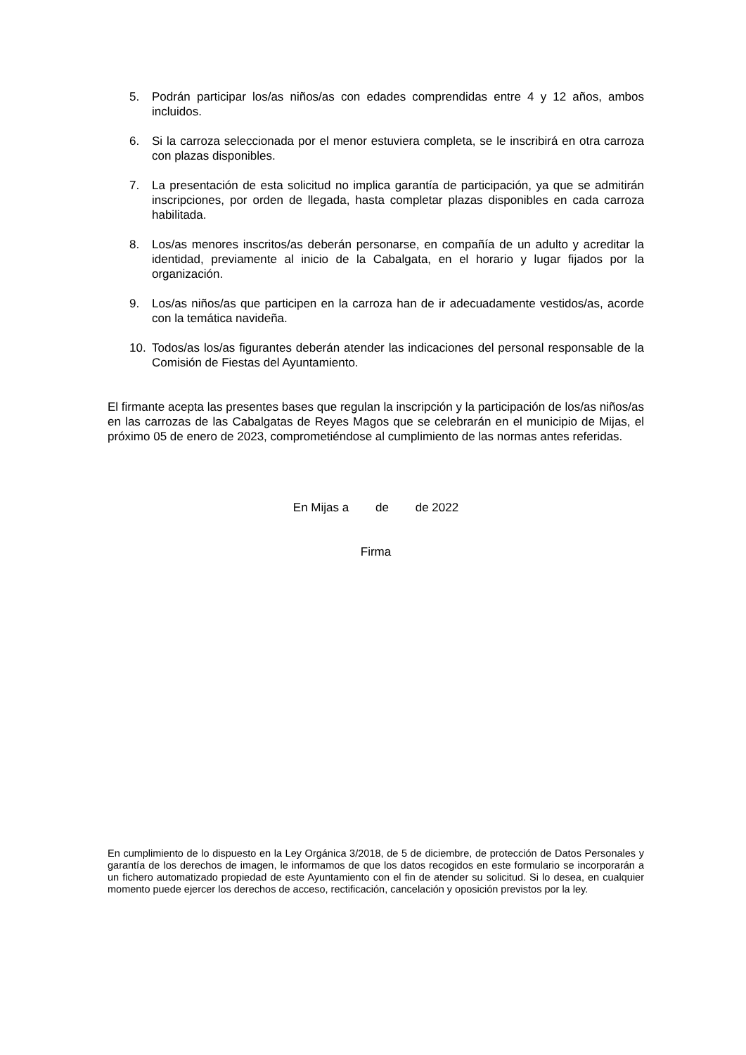5. Podrán participar los/as niños/as con edades comprendidas entre 4 y 12 años, ambos incluidos.
6. Si la carroza seleccionada por el menor estuviera completa, se le inscribirá en otra carroza con plazas disponibles.
7. La presentación de esta solicitud no implica garantía de participación, ya que se admitirán inscripciones, por orden de llegada, hasta completar plazas disponibles en cada carroza habilitada.
8. Los/as menores inscritos/as deberán personarse, en compañía de un adulto y acreditar la identidad, previamente al inicio de la Cabalgata, en el horario y lugar fijados por la organización.
9. Los/as niños/as que participen en la carroza han de ir adecuadamente vestidos/as, acorde con la temática navideña.
10. Todos/as los/as figurantes deberán atender las indicaciones del personal responsable de la Comisión de Fiestas del Ayuntamiento.
El firmante acepta las presentes bases que regulan la inscripción y la participación de los/as niños/as en las carrozas de las Cabalgatas de Reyes Magos que se celebrarán en el municipio de Mijas, el próximo 05 de enero de 2023, comprometiéndose al cumplimiento de las normas antes referidas.
En Mijas a de de 2022
Firma
En cumplimiento de lo dispuesto en la Ley Orgánica 3/2018, de 5 de diciembre, de protección de Datos Personales y garantía de los derechos de imagen, le informamos de que los datos recogidos en este formulario se incorporarán a un fichero automatizado propiedad de este Ayuntamiento con el fin de atender su solicitud. Si lo desea, en cualquier momento puede ejercer los derechos de acceso, rectificación, cancelación y oposición previstos por la ley.